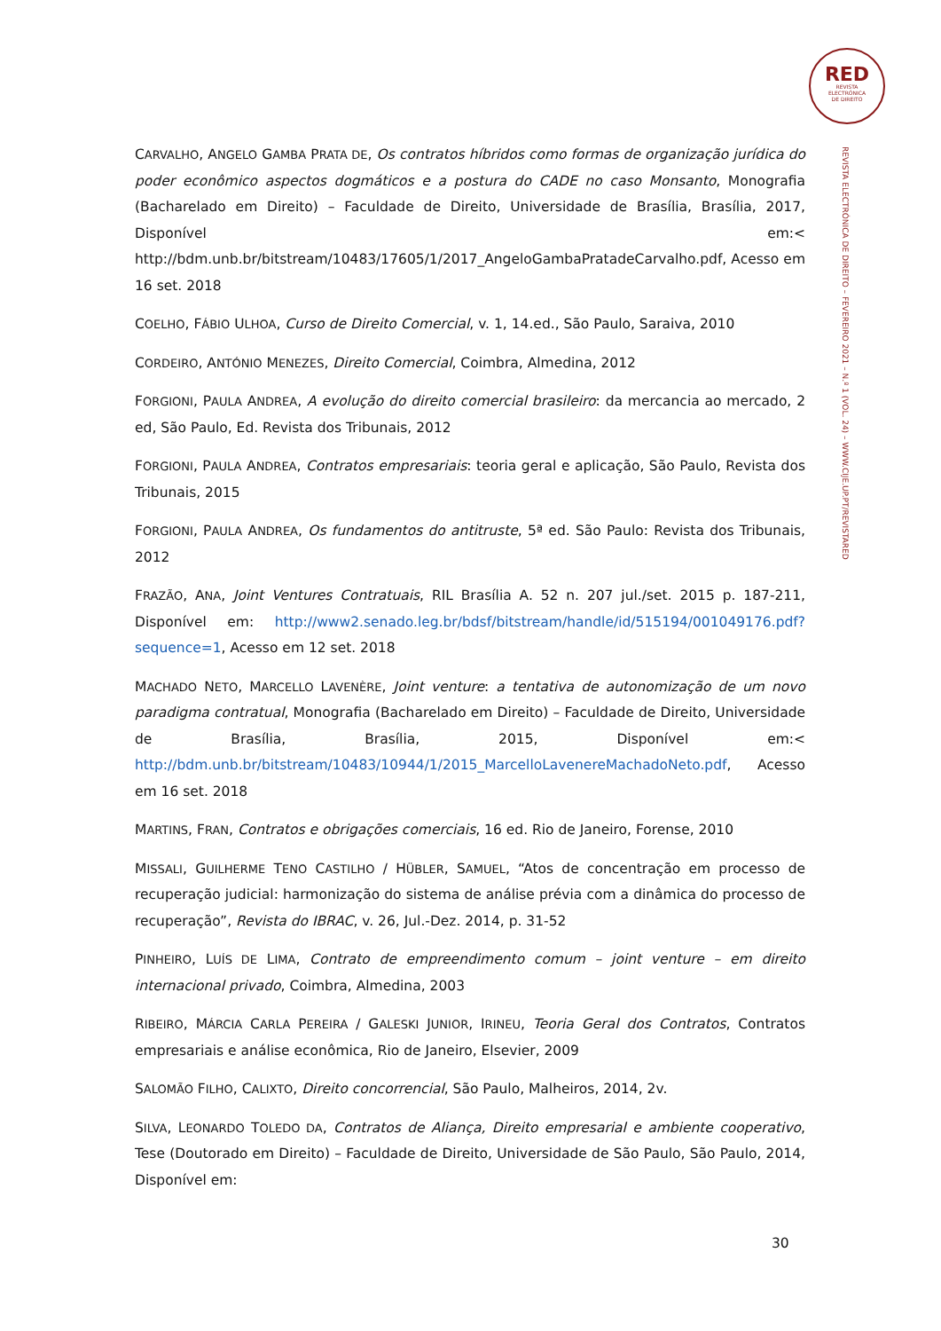RED
REVISTA
ELECTRÓNICA
DE DIREITO
REVISTA ELECTRÓNICA DE DIREITO – FEVEREIRO 2021 – N.º 1 (VOL. 24) – WWW.CIJE.UP.PT/REVISTARED
CARVALHO, ANGELO GAMBA PRATA DE, Os contratos híbridos como formas de organização jurídica do poder econômico aspectos dogmáticos e a postura do CADE no caso Monsanto, Monografia (Bacharelado em Direito) – Faculdade de Direito, Universidade de Brasília, Brasília, 2017, Disponível em:< http://bdm.unb.br/bitstream/10483/17605/1/2017_AngeloGambaPratadeCarvalho.pdf, Acesso em 16 set. 2018
COELHO, FÁBIO ULHOA, Curso de Direito Comercial, v. 1, 14.ed., São Paulo, Saraiva, 2010
CORDEIRO, ANTÓNIO MENEZES, Direito Comercial, Coimbra, Almedina, 2012
FORGIONI, PAULA ANDREA, A evolução do direito comercial brasileiro: da mercancia ao mercado, 2 ed, São Paulo, Ed. Revista dos Tribunais, 2012
FORGIONI, PAULA ANDREA, Contratos empresariais: teoria geral e aplicação, São Paulo, Revista dos Tribunais, 2015
FORGIONI, PAULA ANDREA, Os fundamentos do antitruste, 5ª ed. São Paulo: Revista dos Tribunais, 2012
FRAZÃO, ANA, Joint Ventures Contratuais, RIL Brasília A. 52 n. 207 jul./set. 2015 p. 187-211, Disponível em: http://www2.senado.leg.br/bdsf/bitstream/handle/id/515194/001049176.pdf?sequence=1, Acesso em 12 set. 2018
MACHADO NETO, MARCELLO LAVENÈRE, Joint venture: a tentativa de autonomização de um novo paradigma contratual, Monografia (Bacharelado em Direito) – Faculdade de Direito, Universidade de Brasília, Brasília, 2015, Disponível em:< http://bdm.unb.br/bitstream/10483/10944/1/2015_MarcelloLavenereMachadoNeto.pdf, Acesso em 16 set. 2018
MARTINS, FRAN, Contratos e obrigações comerciais, 16 ed. Rio de Janeiro, Forense, 2010
MISSALI, GUILHERME TENO CASTILHO / HÜBLER, SAMUEL, “Atos de concentração em processo de recuperação judicial: harmonização do sistema de análise prévia com a dinâmica do processo de recuperação”, Revista do IBRAC, v. 26, Jul.-Dez. 2014, p. 31-52
PINHEIRO, LUÍS DE LIMA, Contrato de empreendimento comum – joint venture – em direito internacional privado, Coimbra, Almedina, 2003
RIBEIRO, MÁRCIA CARLA PEREIRA / GALESKI JUNIOR, IRINEU, Teoria Geral dos Contratos, Contratos empresariais e análise econômica, Rio de Janeiro, Elsevier, 2009
SALOMÃO FILHO, CALIXTO, Direito concorrencial, São Paulo, Malheiros, 2014, 2v.
SILVA, LEONARDO TOLEDO DA, Contratos de Aliança, Direito empresarial e ambiente cooperativo, Tese (Doutorado em Direito) – Faculdade de Direito, Universidade de São Paulo, São Paulo, 2014, Disponível em:
30